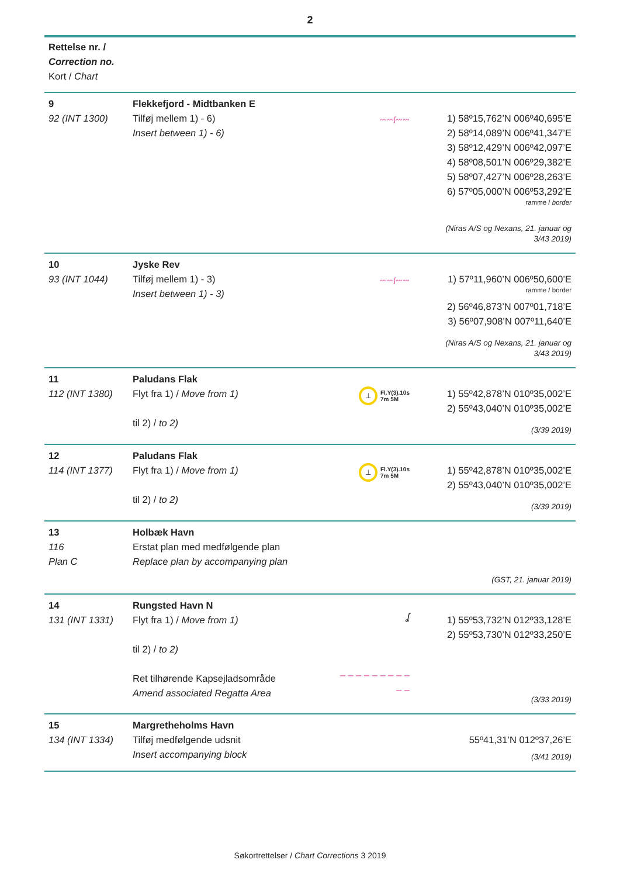2
| Rettelse nr. / Correction no. Kort / Chart | | | |
| 9 92 (INT 1300) | Flekkefjord - Midtbanken E Tilføj mellem 1) - 6) Insert between 1) - 6) | 〰〰ʃ〰〰 | 1) 58º15,762’N 006º40,695’E 2) 58º14,089’N 006º41,347’E 3) 58º12,429’N 006º42,097’E 4) 58º08,501’N 006º29,382’E 5) 58º07,427’N 006º28,263’E 6) 57º05,000’N 006º53,292’E ramme / border (Niras A/S og Nexans, 21. januar og 3/43 2019) |
| 10 93 (INT 1044) | Jyske Rev Tilføj mellem 1) - 3) Insert between 1) - 3) | 〰〰ʃ〰〰 | 1) 57º11,960’N 006º50,600’E ramme / border 2) 56º46,873’N 007º01,718’E 3) 56º07,908’N 007º11,640’E (Niras A/S og Nexans, 21. januar og 3/43 2019) |
| 11 112 (INT 1380) | Paludans Flak Flyt fra 1) / Move from 1) til 2) / to 2) | ⊥ Fl.Y(3).10s 7m 5M | 1) 55º42,878’N 010º35,002’E 2) 55º43,040’N 010º35,002’E (3/39 2019) |
| 12 114 (INT 1377) | Paludans Flak Flyt fra 1) / Move from 1) til 2) / to 2) | ⊥ Fl.Y(3).10s 7m 5M | 1) 55º42,878’N 010º35,002’E 2) 55º43,040’N 010º35,002’E (3/39 2019) |
| 13 116 Plan C | Holbæk Havn Erstat plan med medfølgende plan Replace plan by accompanying plan | | (GST, 21. januar 2019) |
| 14 131 (INT 1331) | Rungsted Havn N Flyt fra 1) / Move from 1) til 2) / to 2) Ret tilhørende Kapsejladsområde Amend associated Regatta Area | ʆ – – – – – – – – – – – | 1) 55º53,732’N 012º33,128’E 2) 55º53,730’N 012º33,250’E (3/33 2019) |
| 15 134 (INT 1334) | Margretheholms Havn Tilføj medfølgende udsnit Insert accompanying block | | 55º41,31’N 012º37,26’E (3/41 2019) |
Søkortrettelser / Chart Corrections 3 2019